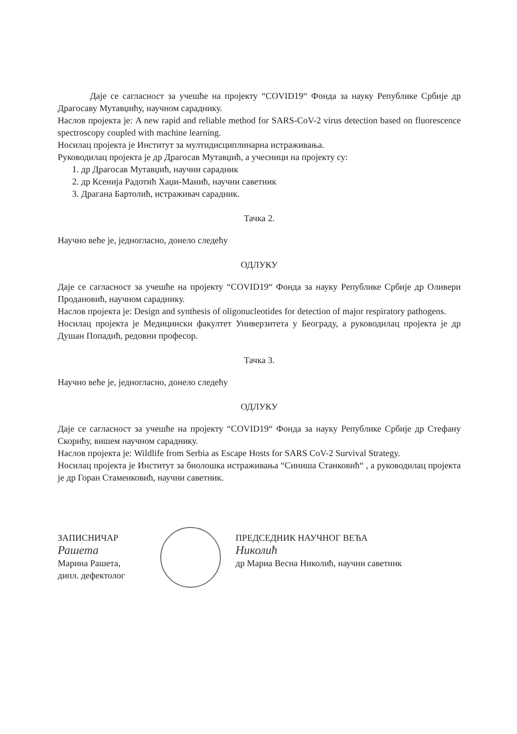Даје се сагласност за учешће на пројекту “COVID19“ Фонда за науку Републике Србије др Драгосаву Мутавџићу, научном сараднику.
Наслов пројекта је: A new rapid and reliable method for SARS-CoV-2 virus detection based on fluorescence spectroscopy coupled with machine learning.
Носилац пројекта је Институт за мултидисциплинарна истраживања.
Руководилац пројекта је др Драгосав Мутавџић, а учесници на пројекту су:
1. др Драгосав Мутавџић, научни сарадник
2. др Ксенија Радотић Хаџи-Манић, научни саветник
3. Драгана Бартолић, истраживач сарадник.
Тачка 2.
Научно веће је, једногласно, донело следећу
ОДЛУКУ
Даје се сагласност за учешће на пројекту “COVID19“ Фонда за науку Републике Србије др Оливери Продановић, научном сараднику.
Наслов пројекта је: Design and synthesis of oligonucleotides for detection of major respiratory pathogens.
Носилац пројекта је Медицински факултет Универзитета у Београду, а руководилац пројекта је др Душан Попадић, редовни професор.
Тачка 3.
Научно веће је, једногласно, донело следећу
ОДЛУКУ
Даје се сагласност за учешће на пројекту “COVID19“ Фонда за науку Републике Србије др Стефану Скорићу, вишем научном сараднику.
Наслов пројекта је: Wildlife from Serbia as Escape Hosts for SARS CoV-2 Survival Strategy.
Носилац пројекта је Институт за биолошка истраживања “Синиша Станковић“ , а руководилац пројекта је др Горан Стаменковић, научни саветник.
ЗАПИСНИЧАР
Рашета
Марина Рашета,
дипл. дефектолог
ПРЕДСЕДНИК НАУЧНОГ ВЕЋА
Николић
др Мариа Весна Николић, научни саветник